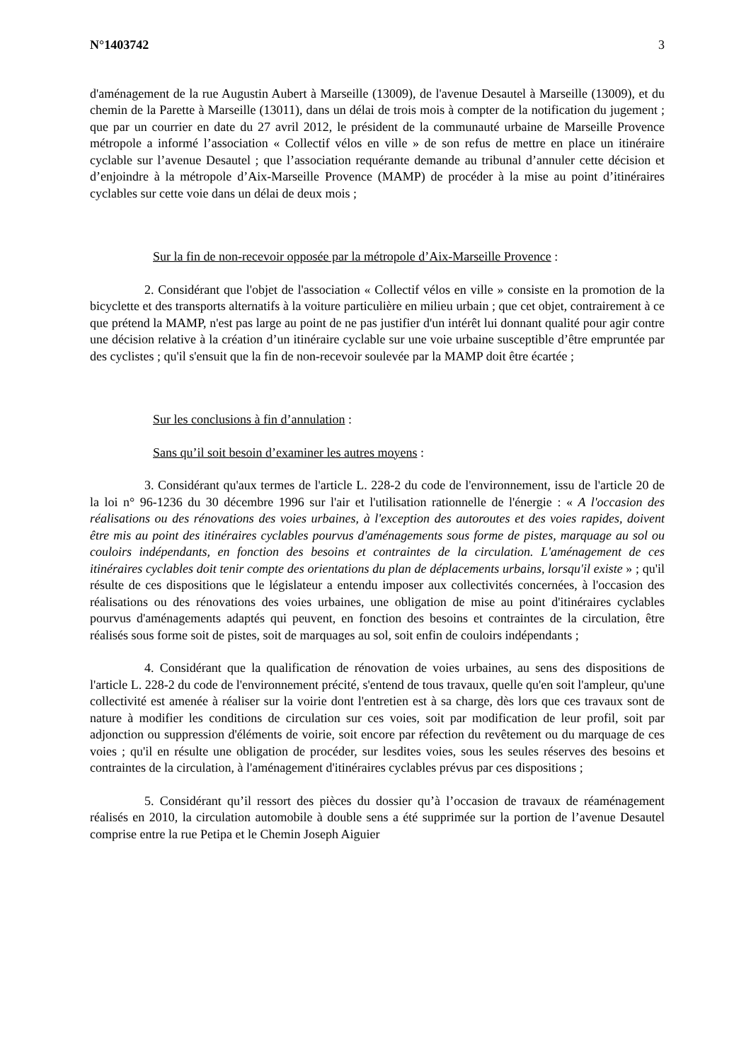N°1403742 3
d'aménagement de la rue Augustin Aubert à Marseille (13009), de l'avenue Desautel à Marseille (13009), et du chemin de la Parette à Marseille (13011), dans un délai de trois mois à compter de la notification du jugement ; que par un courrier en date du 27 avril 2012, le président de la communauté urbaine de Marseille Provence métropole a informé l’association « Collectif vélos en ville » de son refus de mettre en place un itinéraire cyclable sur l’avenue Desautel ; que l’association requérante demande au tribunal d’annuler cette décision et d’enjoindre à la métropole d’Aix-Marseille Provence (MAMP) de procéder à la mise au point d’itinéraires cyclables sur cette voie dans un délai de deux mois ;
Sur la fin de non-recevoir opposée par la métropole d’Aix-Marseille Provence :
2. Considérant que l'objet de l'association « Collectif vélos en ville » consiste en la promotion de la bicyclette et des transports alternatifs à la voiture particulière en milieu urbain ; que cet objet, contrairement à ce que prétend la MAMP, n'est pas large au point de ne pas justifier d'un intérêt lui donnant qualité pour agir contre une décision relative à la création d’un itinéraire cyclable sur une voie urbaine susceptible d’être empruntée par des cyclistes ; qu'il s'ensuit que la fin de non-recevoir soulevée par la MAMP doit être écartée ;
Sur les conclusions à fin d’annulation :
Sans qu’il soit besoin d’examiner les autres moyens :
3. Considérant qu'aux termes de l'article L. 228-2 du code de l'environnement, issu de l'article 20 de la loi n° 96-1236 du 30 décembre 1996 sur l'air et l'utilisation rationnelle de l'énergie : « A l'occasion des réalisations ou des rénovations des voies urbaines, à l'exception des autoroutes et des voies rapides, doivent être mis au point des itinéraires cyclables pourvus d'aménagements sous forme de pistes, marquage au sol ou couloirs indépendants, en fonction des besoins et contraintes de la circulation. L'aménagement de ces itinéraires cyclables doit tenir compte des orientations du plan de déplacements urbains, lorsqu'il existe » ; qu'il résulte de ces dispositions que le législateur a entendu imposer aux collectivités concernées, à l'occasion des réalisations ou des rénovations des voies urbaines, une obligation de mise au point d'itinéraires cyclables pourvus d'aménagements adaptés qui peuvent, en fonction des besoins et contraintes de la circulation, être réalisés sous forme soit de pistes, soit de marquages au sol, soit enfin de couloirs indépendants ;
4. Considérant que la qualification de rénovation de voies urbaines, au sens des dispositions de l'article L. 228-2 du code de l'environnement précité, s'entend de tous travaux, quelle qu'en soit l'ampleur, qu'une collectivité est amenée à réaliser sur la voirie dont l'entretien est à sa charge, dès lors que ces travaux sont de nature à modifier les conditions de circulation sur ces voies, soit par modification de leur profil, soit par adjonction ou suppression d'éléments de voirie, soit encore par réfection du revêtement ou du marquage de ces voies ; qu'il en résulte une obligation de procéder, sur lesdites voies, sous les seules réserves des besoins et contraintes de la circulation, à l'aménagement d'itinéraires cyclables prévus par ces dispositions ;
5. Considérant qu’il ressort des pièces du dossier qu’à l’occasion de travaux de réaménagement réalisés en 2010, la circulation automobile à double sens a été supprimée sur la portion de l’avenue Desautel comprise entre la rue Petipa et le Chemin Joseph Aiguier